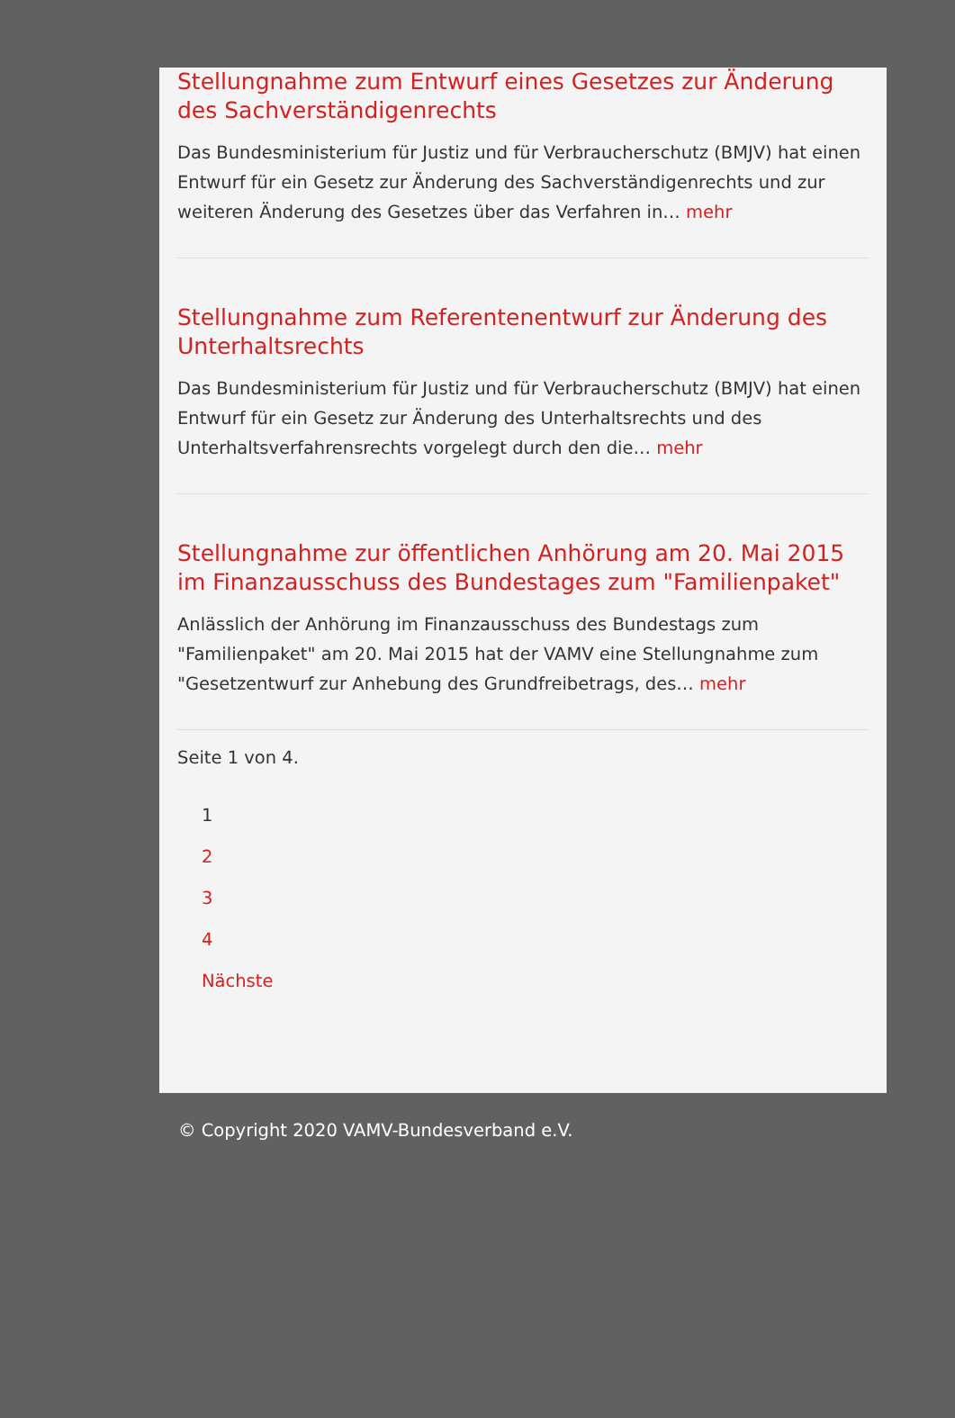Stellungnahme zum Entwurf eines Gesetzes zur Änderung des Sachverständigenrechts
Das Bundesministerium für Justiz und für Verbraucherschutz (BMJV) hat einen Entwurf für ein Gesetz zur Änderung des Sachverständigenrechts und zur weiteren Änderung des Gesetzes über das Verfahren in… mehr
Stellungnahme zum Referentenentwurf zur Änderung des Unterhaltsrechts
Das Bundesministerium für Justiz und für Verbraucherschutz (BMJV) hat einen Entwurf für ein Gesetz zur Änderung des Unterhaltsrechts und des Unterhaltsverfahrensrechts vorgelegt durch den die… mehr
Stellungnahme zur öffentlichen Anhörung am 20. Mai 2015 im Finanzausschuss des Bundestages zum "Familienpaket"
Anlässlich der Anhörung im Finanzausschuss des Bundestags zum "Familienpaket" am 20. Mai 2015 hat der VAMV eine Stellungnahme zum "Gesetzentwurf zur Anhebung des Grundfreibetrags, des… mehr
Seite 1 von 4.
1
2
3
4
Nächste
© Copyright 2020 VAMV-Bundesverband e.V.